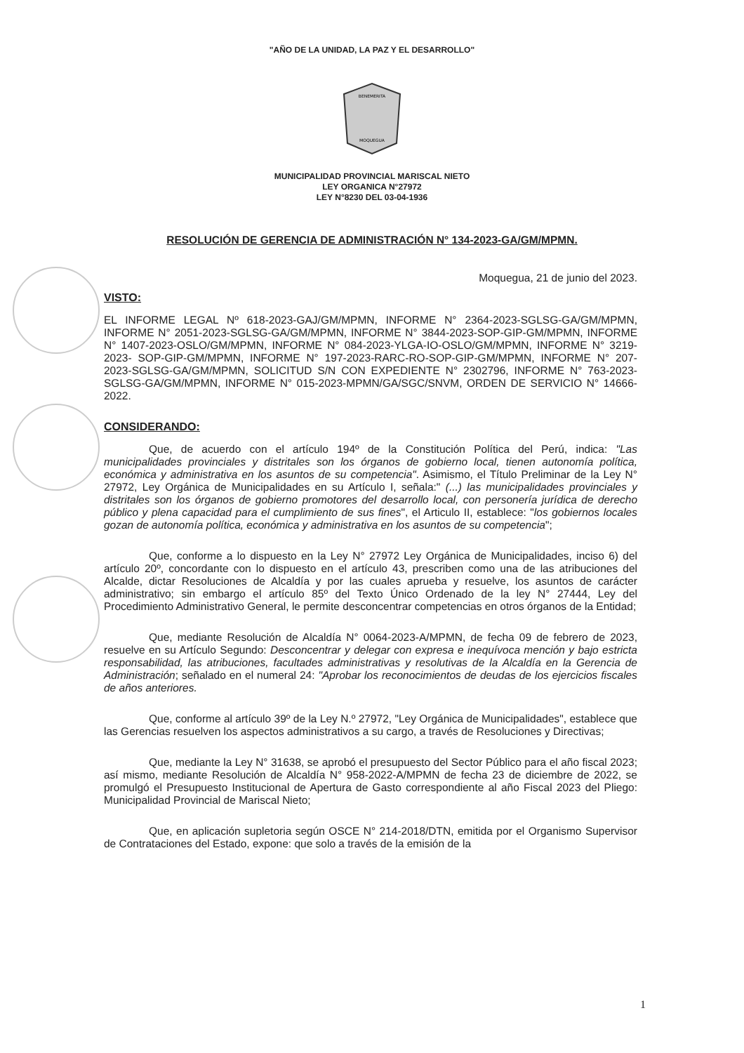"AÑO DE LA UNIDAD, LA PAZ Y EL DESARROLLO"
BENEMERITA
MOQUEGUA
MUNICIPALIDAD PROVINCIAL MARISCAL NIETO
LEY ORGANICA N°27972
LEY N°8230 DEL 03-04-1936
RESOLUCIÓN DE GERENCIA DE ADMINISTRACIÓN N° 134-2023-GA/GM/MPMN.
Moquegua, 21 de junio del 2023.
VISTO:
EL INFORME LEGAL Nº 618-2023-GAJ/GM/MPMN, INFORME N° 2364-2023-SGLSG-GA/GM/MPMN, INFORME N° 2051-2023-SGLSG-GA/GM/MPMN, INFORME N° 3844-2023-SOP-GIP-GM/MPMN, INFORME N° 1407-2023-OSLO/GM/MPMN, INFORME N° 084-2023-YLGA-IO-OSLO/GM/MPMN, INFORME N° 3219-2023- SOP-GIP-GM/MPMN, INFORME N° 197-2023-RARC-RO-SOP-GIP-GM/MPMN, INFORME N° 207-2023-SGLSG-GA/GM/MPMN, SOLICITUD S/N CON EXPEDIENTE N° 2302796, INFORME N° 763-2023-SGLSG-GA/GM/MPMN, INFORME N° 015-2023-MPMN/GA/SGC/SNVM, ORDEN DE SERVICIO N° 14666-2022.
CONSIDERANDO:
Que, de acuerdo con el artículo 194º de la Constitución Política del Perú, indica: "Las municipalidades provinciales y distritales son los órganos de gobierno local, tienen autonomía política, económica y administrativa en los asuntos de su competencia". Asimismo, el Título Preliminar de la Ley N° 27972, Ley Orgánica de Municipalidades en su Artículo I, señala:" (...) las municipalidades provinciales y distritales son los órganos de gobierno promotores del desarrollo local, con personería jurídica de derecho público y plena capacidad para el cumplimiento de sus fines", el Articulo II, establece: "los gobiernos locales gozan de autonomía política, económica y administrativa en los asuntos de su competencia";
Que, conforme a lo dispuesto en la Ley N° 27972 Ley Orgánica de Municipalidades, inciso 6) del artículo 20º, concordante con lo dispuesto en el artículo 43, prescriben como una de las atribuciones del Alcalde, dictar Resoluciones de Alcaldía y por las cuales aprueba y resuelve, los asuntos de carácter administrativo; sin embargo el artículo 85º del Texto Único Ordenado de la ley N° 27444, Ley del Procedimiento Administrativo General, le permite desconcentrar competencias en otros órganos de la Entidad;
Que, mediante Resolución de Alcaldía N° 0064-2023-A/MPMN, de fecha 09 de febrero de 2023, resuelve en su Artículo Segundo: Desconcentrar y delegar con expresa e inequívoca mención y bajo estricta responsabilidad, las atribuciones, facultades administrativas y resolutivas de la Alcaldía en la Gerencia de Administración; señalado en el numeral 24: "Aprobar los reconocimientos de deudas de los ejercicios fiscales de años anteriores.
Que, conforme al artículo 39º de la Ley N.º 27972, "Ley Orgánica de Municipalidades", establece que las Gerencias resuelven los aspectos administrativos a su cargo, a través de Resoluciones y Directivas;
Que, mediante la Ley N° 31638, se aprobó el presupuesto del Sector Público para el año fiscal 2023; así mismo, mediante Resolución de Alcaldía N° 958-2022-A/MPMN de fecha 23 de diciembre de 2022, se promulgó el Presupuesto Institucional de Apertura de Gasto correspondiente al año Fiscal 2023 del Pliego: Municipalidad Provincial de Mariscal Nieto;
Que, en aplicación supletoria según OSCE N° 214-2018/DTN, emitida por el Organismo Supervisor de Contrataciones del Estado, expone: que solo a través de la emisión de la
1